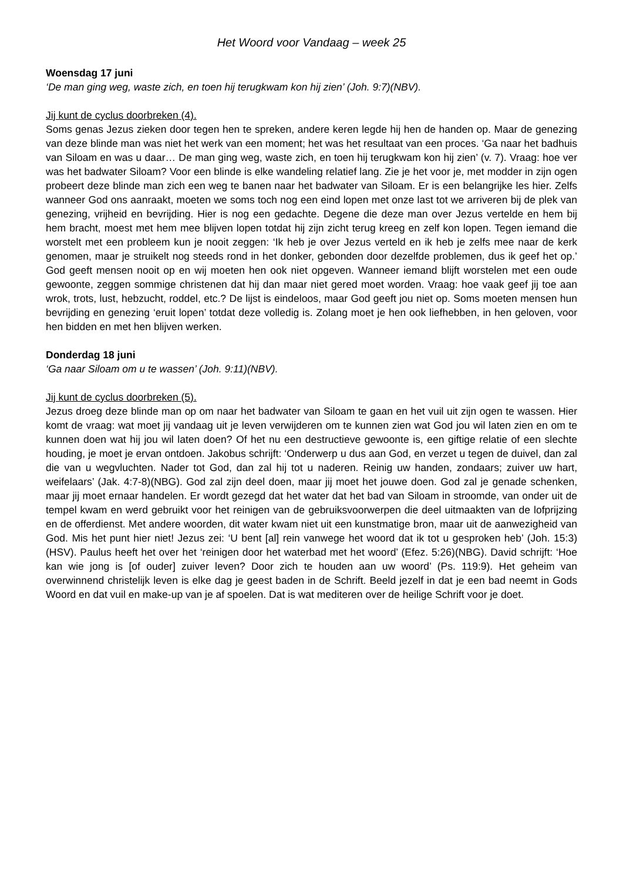Het Woord voor Vandaag – week 25
Woensdag 17 juni
‘De man ging weg, waste zich, en toen hij terugkwam kon hij zien’ (Joh. 9:7)(NBV).
Jij kunt de cyclus doorbreken (4).
Soms genas Jezus zieken door tegen hen te spreken, andere keren legde hij hen de handen op. Maar de genezing van deze blinde man was niet het werk van een moment; het was het resultaat van een proces. ‘Ga naar het badhuis van Siloam en was u daar… De man ging weg, waste zich, en toen hij terugkwam kon hij zien’ (v. 7). Vraag: hoe ver was het badwater Siloam? Voor een blinde is elke wandeling relatief lang. Zie je het voor je, met modder in zijn ogen probeert deze blinde man zich een weg te banen naar het badwater van Siloam. Er is een belangrijke les hier. Zelfs wanneer God ons aanraakt, moeten we soms toch nog een eind lopen met onze last tot we arriveren bij de plek van genezing, vrijheid en bevrijding. Hier is nog een gedachte. Degene die deze man over Jezus vertelde en hem bij hem bracht, moest met hem mee blijven lopen totdat hij zijn zicht terug kreeg en zelf kon lopen. Tegen iemand die worstelt met een probleem kun je nooit zeggen: ‘Ik heb je over Jezus verteld en ik heb je zelfs mee naar de kerk genomen, maar je struikelt nog steeds rond in het donker, gebonden door dezelfde problemen, dus ik geef het op.’ God geeft mensen nooit op en wij moeten hen ook niet opgeven. Wanneer iemand blijft worstelen met een oude gewoonte, zeggen sommige christenen dat hij dan maar niet gered moet worden. Vraag: hoe vaak geef jij toe aan wrok, trots, lust, hebzucht, roddel, etc.? De lijst is eindeloos, maar God geeft jou niet op. Soms moeten mensen hun bevrijding en genezing ‘eruit lopen’ totdat deze volledig is. Zolang moet je hen ook liefhebben, in hen geloven, voor hen bidden en met hen blijven werken.
Donderdag 18 juni
‘Ga naar Siloam om u te wassen’ (Joh. 9:11)(NBV).
Jij kunt de cyclus doorbreken (5).
Jezus droeg deze blinde man op om naar het badwater van Siloam te gaan en het vuil uit zijn ogen te wassen. Hier komt de vraag: wat moet jij vandaag uit je leven verwijderen om te kunnen zien wat God jou wil laten zien en om te kunnen doen wat hij jou wil laten doen? Of het nu een destructieve gewoonte is, een giftige relatie of een slechte houding, je moet je ervan ontdoen. Jakobus schrijft: ‘Onderwerp u dus aan God, en verzet u tegen de duivel, dan zal die van u wegvluchten. Nader tot God, dan zal hij tot u naderen. Reinig uw handen, zondaars; zuiver uw hart, weifelaars’ (Jak. 4:7-8)(NBG). God zal zijn deel doen, maar jij moet het jouwe doen. God zal je genade schenken, maar jij moet ernaar handelen. Er wordt gezegd dat het water dat het bad van Siloam in stroomde, van onder uit de tempel kwam en werd gebruikt voor het reinigen van de gebruiksvoorwerpen die deel uitmaakten van de lofprijzing en de offerdienst. Met andere woorden, dit water kwam niet uit een kunstmatige bron, maar uit de aanwezigheid van God. Mis het punt hier niet! Jezus zei: ‘U bent [al] rein vanwege het woord dat ik tot u gesproken heb’ (Joh. 15:3)(HSV). Paulus heeft het over het ‘reinigen door het waterbad met het woord’ (Efez. 5:26)(NBG). David schrijft: ‘Hoe kan wie jong is [of ouder] zuiver leven? Door zich te houden aan uw woord’ (Ps. 119:9). Het geheim van overwinnend christelijk leven is elke dag je geest baden in de Schrift. Beeld jezelf in dat je een bad neemt in Gods Woord en dat vuil en make-up van je af spoelen. Dat is wat mediteren over de heilige Schrift voor je doet.